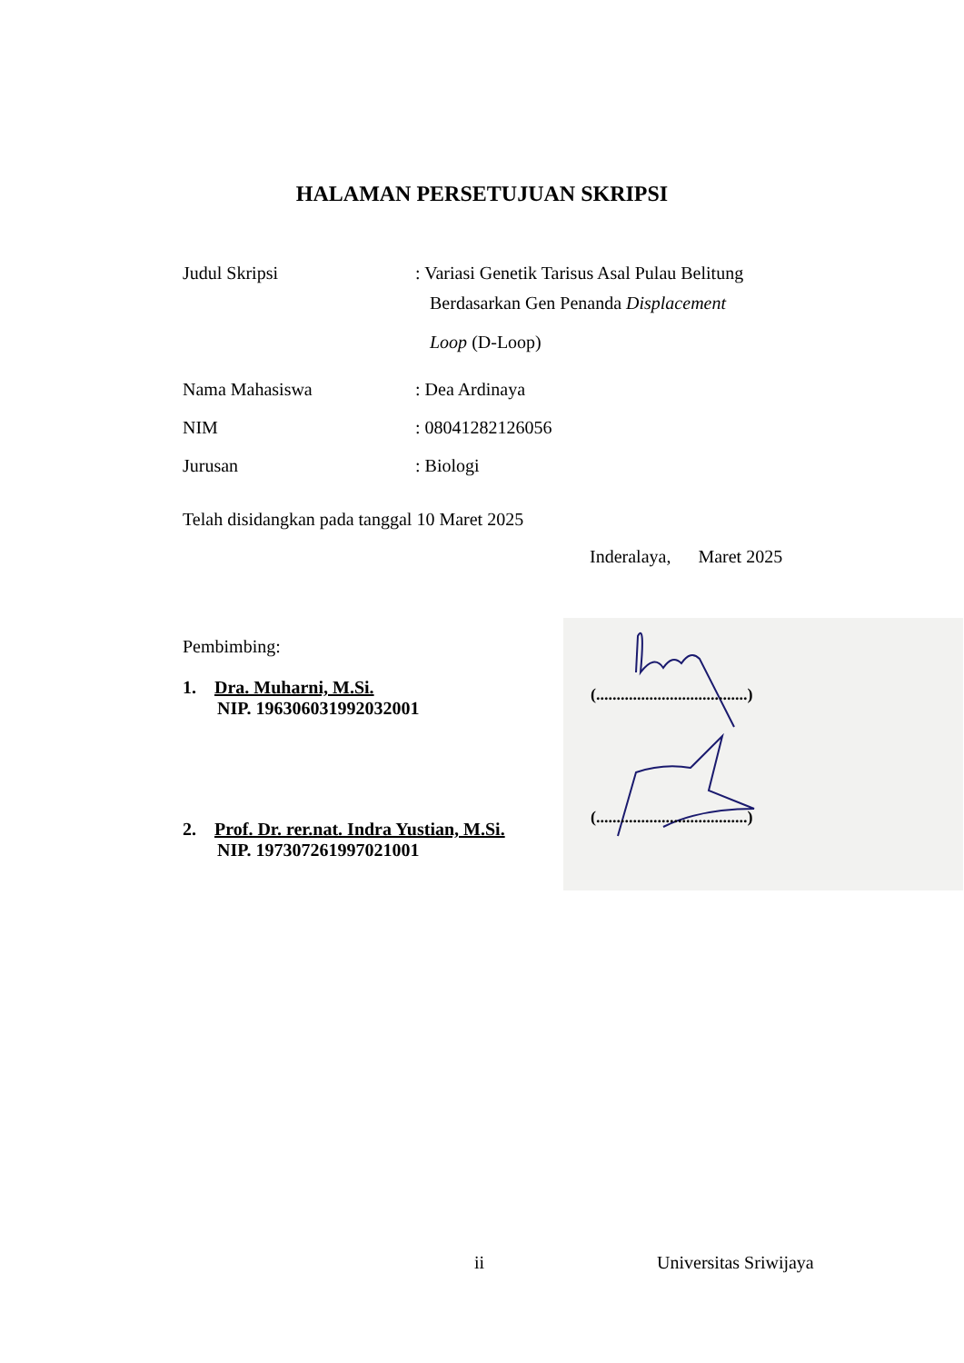HALAMAN PERSETUJUAN SKRIPSI
| Judul Skripsi | : Variasi Genetik Tarisus Asal Pulau Belitung Berdasarkan Gen Penanda Displacement Loop (D-Loop) |
| Nama Mahasiswa | : Dea Ardinaya |
| NIM | : 08041282126056 |
| Jurusan | : Biologi |
Telah disidangkan pada tanggal 10 Maret 2025
Inderalaya, Maret 2025
(.....................................)
(.....................................)
Pembimbing:
1. Dra. Muharni, M.Si.
NIP. 196306031992032001
2. Prof. Dr. rer.nat. Indra Yustian, M.Si.
NIP. 197307261997021001
ii Universitas Sriwijaya